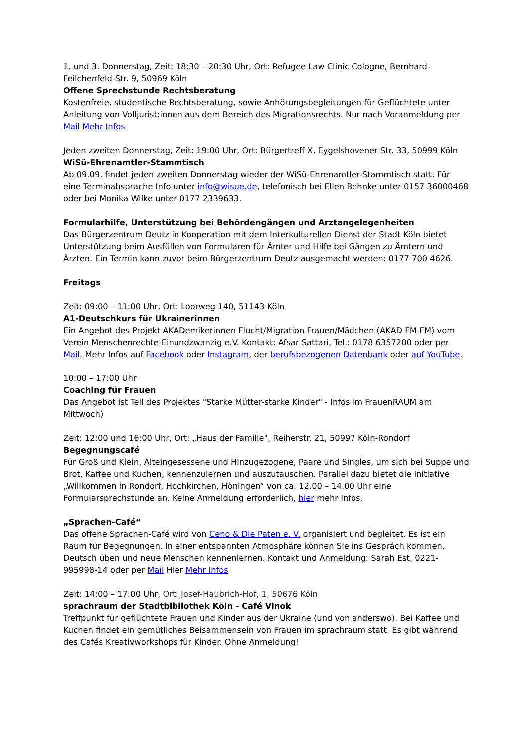1. und 3. Donnerstag, Zeit: 18:30 – 20:30 Uhr, Ort: Refugee Law Clinic Cologne, Bernhard-Feilchenfeld-Str. 9, 50969 Köln
Offene Sprechstunde Rechtsberatung
Kostenfreie, studentische Rechtsberatung, sowie Anhörungsbegleitungen für Geflüchtete unter Anleitung von Volljurist:innen aus dem Bereich des Migrationsrechts. Nur nach Voranmeldung per Mail Mehr Infos
Jeden zweiten Donnerstag, Zeit: 19:00 Uhr, Ort: Bürgertreff X, Eygelshovener Str. 33, 50999 Köln
WiSü-Ehrenamtler-Stammtisch
Ab 09.09. findet jeden zweiten Donnerstag wieder der WiSü-Ehrenamtler-Stammtisch statt. Für eine Terminabsprache Info unter info@wisue.de, telefonisch bei Ellen Behnke unter 0157 36000468 oder bei Monika Wilke unter 0177 2339633.
Formularhilfe, Unterstützung bei Behördengängen und Arztangelegenheiten
Das Bürgerzentrum Deutz in Kooperation mit dem Interkulturellen Dienst der Stadt Köln bietet Unterstützung beim Ausfüllen von Formularen für Ämter und Hilfe bei Gängen zu Ämtern und Ärzten. Ein Termin kann zuvor beim Bürgerzentrum Deutz ausgemacht werden: 0177 700 4626.
Freitags
Zeit: 09:00 – 11:00 Uhr, Ort: Loorweg 140, 51143 Köln
A1-Deutschkurs für Ukrainerinnen
Ein Angebot des Projekt AKADemikerinnen Flucht/Migration Frauen/Mädchen (AKAD FM-FM) vom Verein Menschenrechte-Einundzwanzig e.V. Kontakt: Afsar Sattari, Tel.: 0178 6357200 oder per Mail. Mehr Infos auf Facebook oder Instagram, der berufsbezogenen Datenbank oder auf YouTube.
10:00 – 17:00 Uhr
Coaching für Frauen
Das Angebot ist Teil des Projektes "Starke Mütter-starke Kinder" - Infos im FrauenRAUM am Mittwoch)
Zeit: 12:00 und 16:00 Uhr, Ort: „Haus der Familie", Reiherstr. 21, 50997 Köln-Rondorf
Begegnungscafé
Für Groß und Klein, Alteingesessene und Hinzugezogene, Paare und Singles, um sich bei Suppe und Brot, Kaffee und Kuchen, kennenzulernen und auszutauschen. Parallel dazu bietet die Initiative „Willkommen in Rondorf, Hochkirchen, Höningen“ von ca. 12.00 – 14.00 Uhr eine Formularsprechstunde an. Keine Anmeldung erforderlich, hier mehr Infos.
„Sprachen-Café“
Das offene Sprachen-Café wird von Ceno & Die Paten e. V. organisiert und begleitet. Es ist ein Raum für Begegnungen. In einer entspannten Atmosphäre können Sie ins Gespräch kommen, Deutsch üben und neue Menschen kennenlernen. Kontakt und Anmeldung: Sarah Est, 0221-995998-14 oder per Mail Hier Mehr Infos
Zeit: 14:00 – 17:00 Uhr, Ort: Josef-Haubrich-Hof, 1, 50676 Köln
sprachraum der Stadtbibliothek Köln - Café Vinok
Treffpunkt für geflüchtete Frauen und Kinder aus der Ukraine (und von anderswo). Bei Kaffee und Kuchen findet ein gemütliches Beisammensein von Frauen im sprachraum statt. Es gibt während des Cafés Kreativworkshops für Kinder. Ohne Anmeldung!